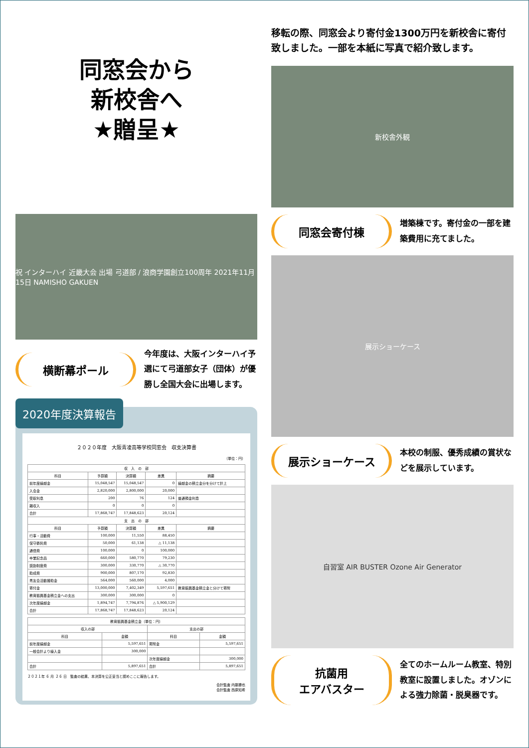同窓会から
新校舎へ
★贈呈★
祝 インターハイ 近畿大会 出場 弓道部 / 浪商学園創立100周年 2021年11月15日 NAMISHO GAKUEN
横断幕ポール
今年度は、大阪インターハイ予選にて弓道部女子（団体）が優勝し全国大会に出場します。
2020年度決算報告
２０２０年度　大阪青凌高等学校同窓会　収支決算書
（単位：円）
| 収 入 の 部 | | | | |
| --- | --- | --- | --- | --- |
| 科目 | 予算額 | 決算額 | 差異 | 摘要 |
| 前年度繰越金 | 15,048,547 | 15,048,547 | 0 | 繰越金の積立金分を分けて計上 |
| 入会金 | 2,820,000 | 2,800,000 | 20,000 | |
| 受取利息 | 200 | 76 | 124 | 普通預金利息 |
| 雑収入 | 0 | 0 | 0 | |
| 合計 | 17,868,747 | 17,848,623 | 20,124 | |
| 支 出 の 部 | | | | |
| 科目 | 予算額 | 決算額 | 差異 | 摘要 |
| 行事・活動費 | 100,000 | 11,550 | 88,450 | |
| 保守委託費 | 50,000 | 61,138 | △ 11,138 | |
| 通信費 | 100,000 | 0 | 100,000 | |
| 卒業記念品 | 660,000 | 580,770 | 79,230 | |
| 奨励制度費 | 300,000 | 330,770 | △ 30,770 | |
| 助成費 | 900,000 | 807,170 | 92,830 | |
| 青友会活動援助金 | 564,000 | 560,000 | 4,000 | |
| 寄付金 | 13,000,000 | 7,402,349 | 5,597,651 | 教育振興基金積立金と分けて寄附 |
| 教育振興基金積立金への支出 | 300,000 | 300,000 | 0 | |
| 次年度繰越金 | 1,894,747 | 7,794,876 | △ 5,900,129 | |
| 合計 | 17,868,747 | 17,848,623 | 20,124 | |
| 教育振興基金積立金（単位：円） | | | |
| --- | --- | --- | --- |
| 収入の部 | | 支出の部 | |
| 科目 | 金額 | 科目 | 金額 |
| 前年度繰越金 | 5,597,651 | 寄附金 | 5,597,651 |
| 一般会計より繰入金 | 300,000 | | |
| | | 次年度繰越金 | 300,000 |
| 合計 | 5,897,651 | 合計 | 5,897,651 |
２０２１年 ６ 月 ２６ 日　監査の結果、本決算を公正妥当と認めここに報告します。
会計監査 内藤勝也
会計監査 西原知希
移転の際、同窓会より寄付金1300万円を新校舎に寄付致しました。一部を本紙に写真で紹介致します。
新校舎外観
同窓会寄付棟
増築棟です。寄付金の一部を建築費用に充てました。
展示ショーケース
展示ショーケース
本校の制服、優秀成績の賞状などを展示しています。
自習室 AIR BUSTER Ozone Air Generator
抗菌用
エアバスター
全てのホームルーム教室、特別教室に設置しました。オゾンによる強力除菌・脱臭器です。